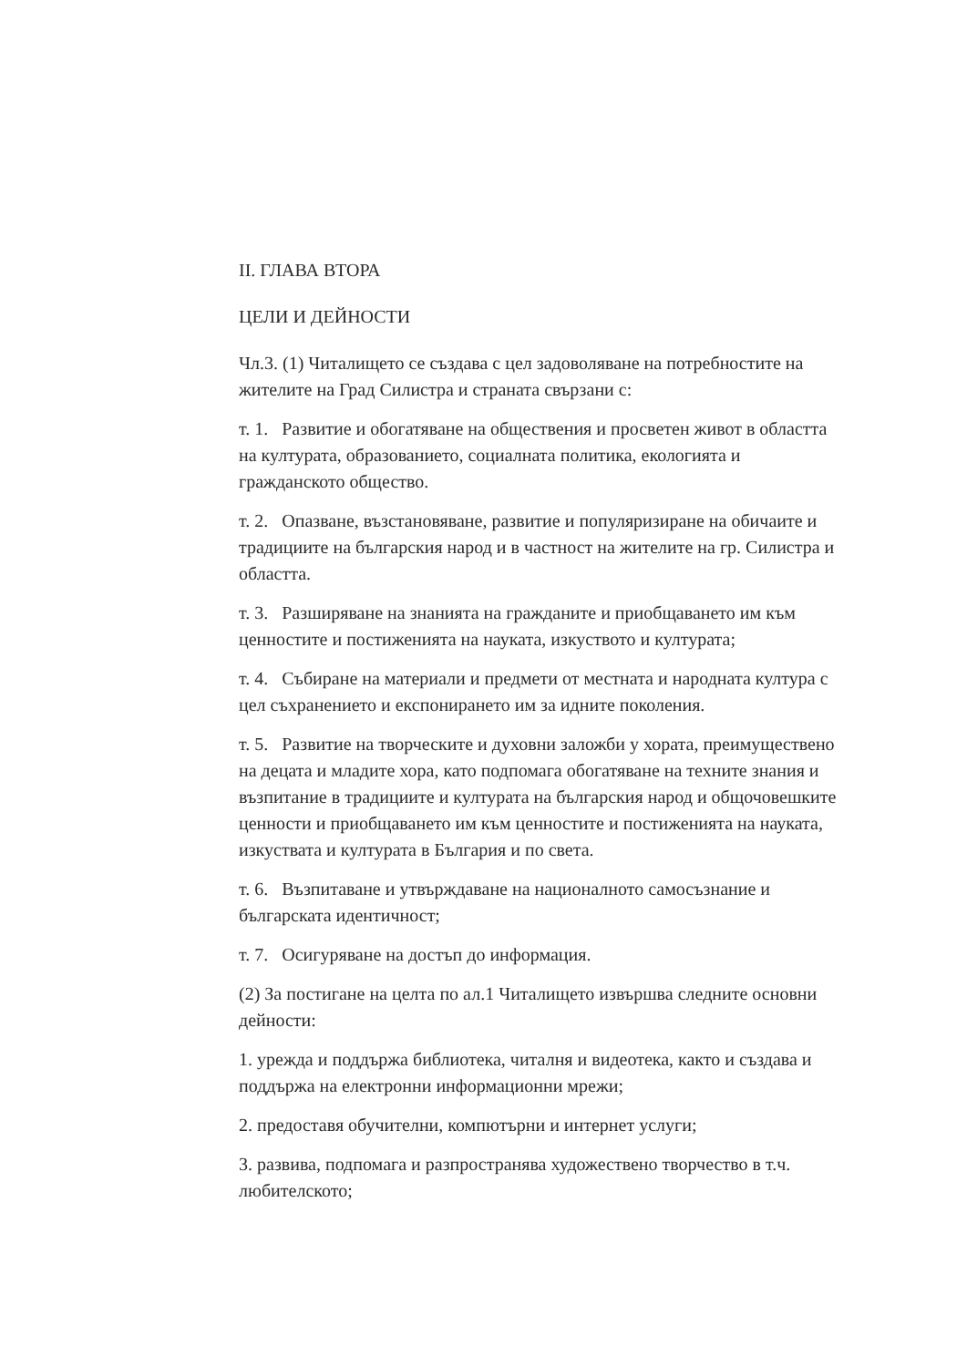II. ГЛАВА ВТОРА
ЦЕЛИ И ДЕЙНОСТИ
Чл.3. (1) Читалището се създава с цел задоволяване на потребностите на жителите на Град Силистра и страната свързани с:
т. 1. Развитие и обогатяване на обществения и просветен живот в областта на културата, образованието, социалната политика, екологията и гражданското общество.
т. 2. Опазване, възстановяване, развитие и популяризиране на обичаите и традициите на българския народ и в частност на жителите на гр. Силистра и областта.
т. 3. Разширяване на знанията на гражданите и приобщаването им към ценностите и постиженията на науката, изкуството и културата;
т. 4. Събиране на материали и предмети от местната и народната култура с цел съхранението и експонирането им за идните поколения.
т. 5. Развитие на творческите и духовни заложби у хората, преимуществено на децата и младите хора, като подпомага обогатяване на техните знания и възпитание в традициите и културата на българския народ и общочовешките ценности и приобщаването им към ценностите и постиженията на науката, изкуствата и културата в България и по света.
т. 6. Възпитаване и утвърждаване на националното самосъзнание и българската идентичност;
т. 7. Осигуряване на достъп до информация.
(2) За постигане на целта по ал.1 Читалището извършва следните основни дейности:
1. урежда и поддържа библиотека, читалня и видеотека, както и създава и поддържа на електронни информационни мрежи;
2. предоставя обучителни, компютърни и интернет услуги;
3. развива, подпомага и разпространява художествено творчество в т.ч. любителското;